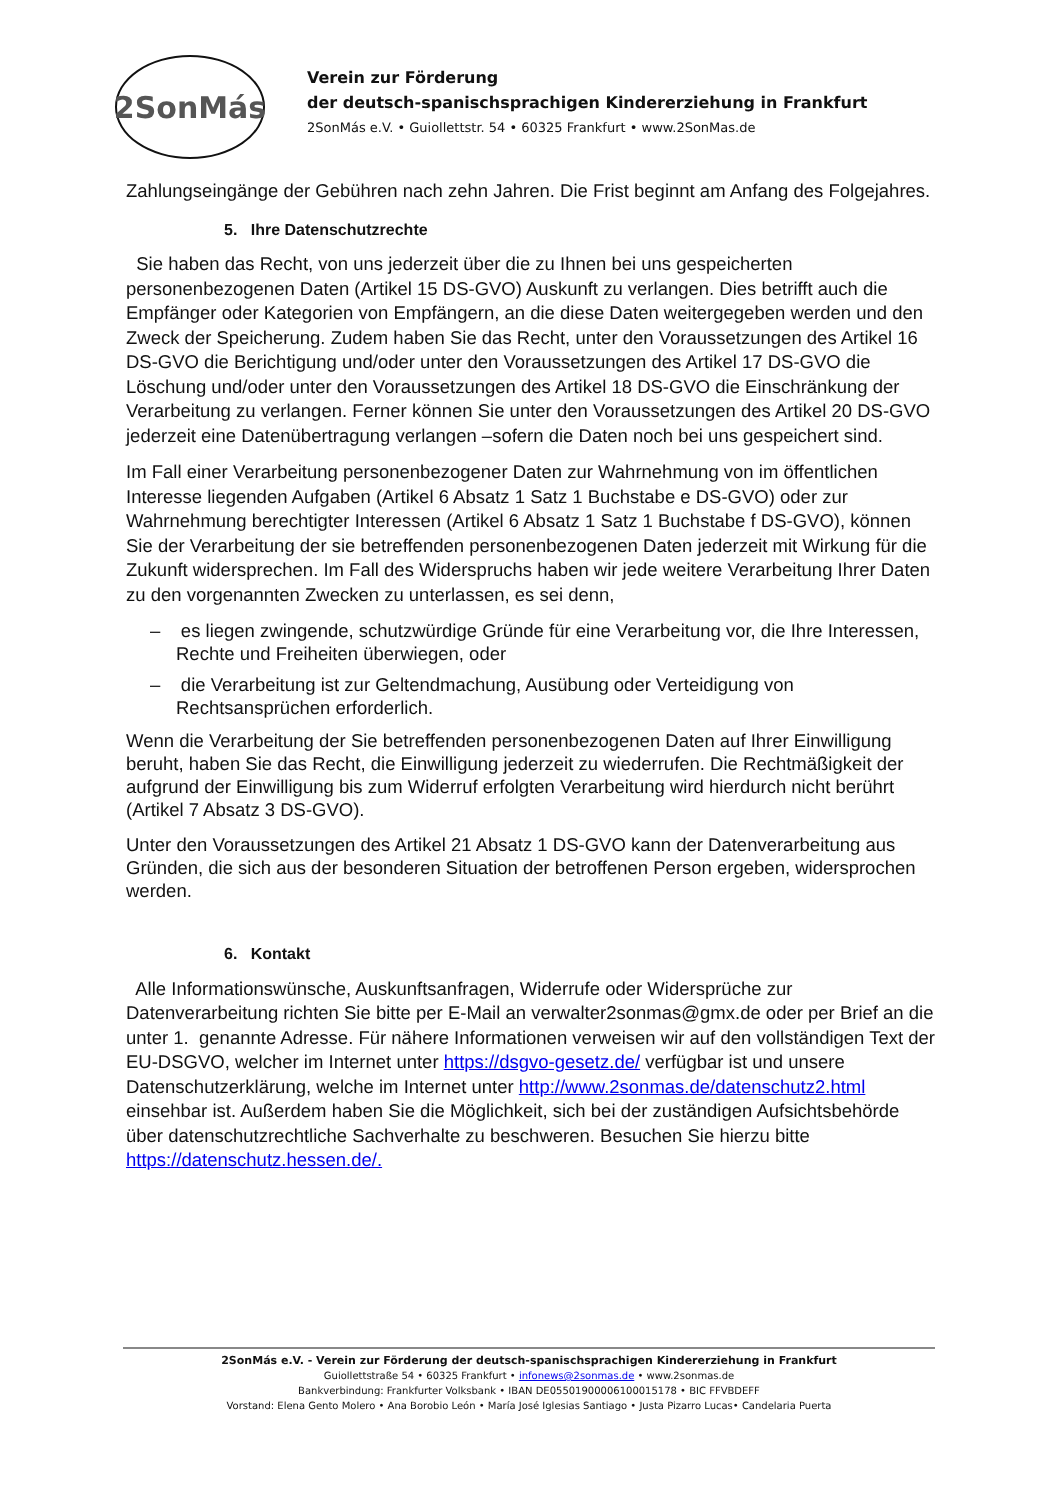2SonMás
Verein zur Förderung
der deutsch-spanischsprachigen Kindererziehung in Frankfurt
2SonMás e.V. • Guiollettstr. 54 • 60325 Frankfurt • www.2SonMas.de
Zahlungseingänge der Gebühren nach zehn Jahren. Die Frist beginnt am Anfang des Folgejahres.
5. Ihre Datenschutzrechte
Sie haben das Recht, von uns jederzeit über die zu Ihnen bei uns gespeicherten personenbezogenen Daten (Artikel 15 DS-GVO) Auskunft zu verlangen. Dies betrifft auch die Empfänger oder Kategorien von Empfängern, an die diese Daten weitergegeben werden und den Zweck der Speicherung. Zudem haben Sie das Recht, unter den Voraussetzungen des Artikel 16 DS-GVO die Berichtigung und/oder unter den Voraussetzungen des Artikel 17 DS-GVO die Löschung und/oder unter den Voraussetzungen des Artikel 18 DS-GVO die Einschränkung der Verarbeitung zu verlangen. Ferner können Sie unter den Voraussetzungen des Artikel 20 DS-GVO jederzeit eine Datenübertragung verlangen –sofern die Daten noch bei uns gespeichert sind.
Im Fall einer Verarbeitung personenbezogener Daten zur Wahrnehmung von im öffentlichen Interesse liegenden Aufgaben (Artikel 6 Absatz 1 Satz 1 Buchstabe e DS-GVO) oder zur Wahrnehmung berechtigter Interessen (Artikel 6 Absatz 1 Satz 1 Buchstabe f DS-GVO), können Sie der Verarbeitung der sie betreffenden personenbezogenen Daten jederzeit mit Wirkung für die Zukunft widersprechen. Im Fall des Widerspruchs haben wir jede weitere Verarbeitung Ihrer Daten zu den vorgenannten Zwecken zu unterlassen, es sei denn,
– es liegen zwingende, schutzwürdige Gründe für eine Verarbeitung vor, die Ihre Interessen, Rechte und Freiheiten überwiegen, oder
– die Verarbeitung ist zur Geltendmachung, Ausübung oder Verteidigung von Rechtsansprüchen erforderlich.
Wenn die Verarbeitung der Sie betreffenden personenbezogenen Daten auf Ihrer Einwilligung beruht, haben Sie das Recht, die Einwilligung jederzeit zu wiederrufen. Die Rechtmäßigkeit der aufgrund der Einwilligung bis zum Widerruf erfolgten Verarbeitung wird hierdurch nicht berührt (Artikel 7 Absatz 3 DS-GVO).
Unter den Voraussetzungen des Artikel 21 Absatz 1 DS-GVO kann der Datenverarbeitung aus Gründen, die sich aus der besonderen Situation der betroffenen Person ergeben, widersprochen werden.
6. Kontakt
Alle Informationswünsche, Auskunftsanfragen, Widerrufe oder Widersprüche zur Datenverarbeitung richten Sie bitte per E-Mail an verwalter2sonmas@gmx.de oder per Brief an die unter 1. genannte Adresse. Für nähere Informationen verweisen wir auf den vollständigen Text der EU-DSGVO, welcher im Internet unter https://dsgvo-gesetz.de/ verfügbar ist und unsere Datenschutzerklärung, welche im Internet unter http://www.2sonmas.de/datenschutz2.html einsehbar ist. Außerdem haben Sie die Möglichkeit, sich bei der zuständigen Aufsichtsbehörde über datenschutzrechtliche Sachverhalte zu beschweren. Besuchen Sie hierzu bitte https://datenschutz.hessen.de/.
2SonMás e.V. - Verein zur Förderung der deutsch-spanischsprachigen Kindererziehung in Frankfurt
Guiollettstraße 54 • 60325 Frankfurt • infonews@2sonmas.de • www.2sonmas.de
Bankverbindung: Frankfurter Volksbank • IBAN DE05501900006100015178 • BIC FFVBDEFF
Vorstand: Elena Gento Molero • Ana Borobio León • María José Iglesias Santiago • Justa Pizarro Lucas• Candelaria Puerta